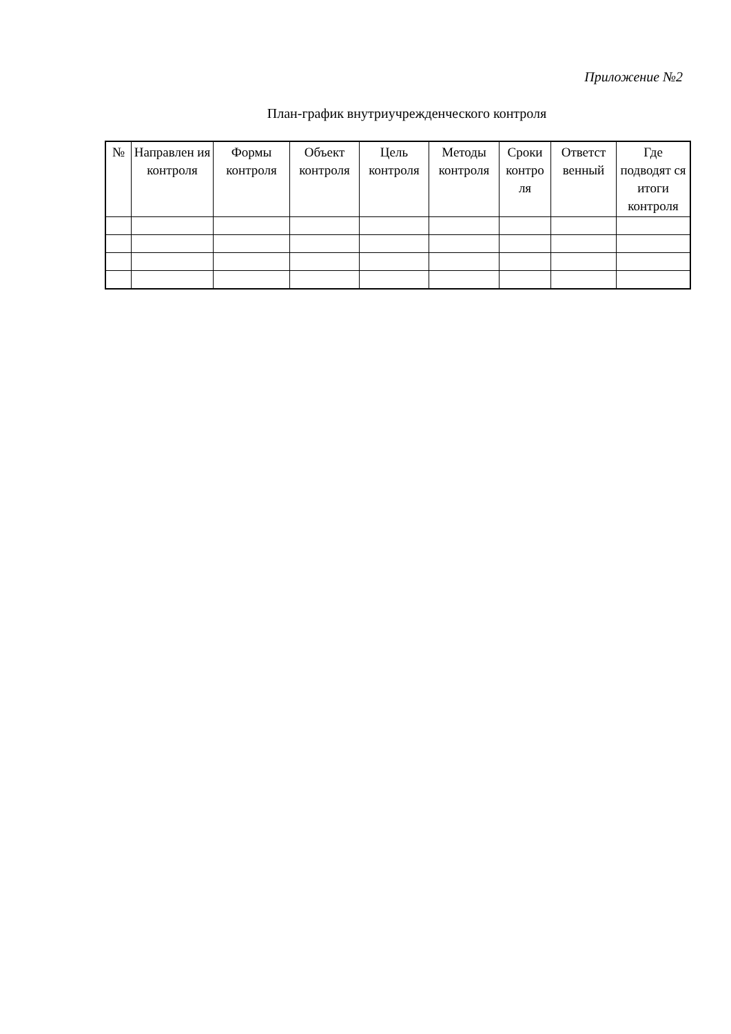Приложение №2
План-график внутриучрежденческого контроля
| № | Направлен ия контроля | Формы контроля | Объект контроля | Цель контроля | Методы контроля | Сроки контро ля | Ответст венный | Где подводят ся итоги контроля |
| --- | --- | --- | --- | --- | --- | --- | --- | --- |